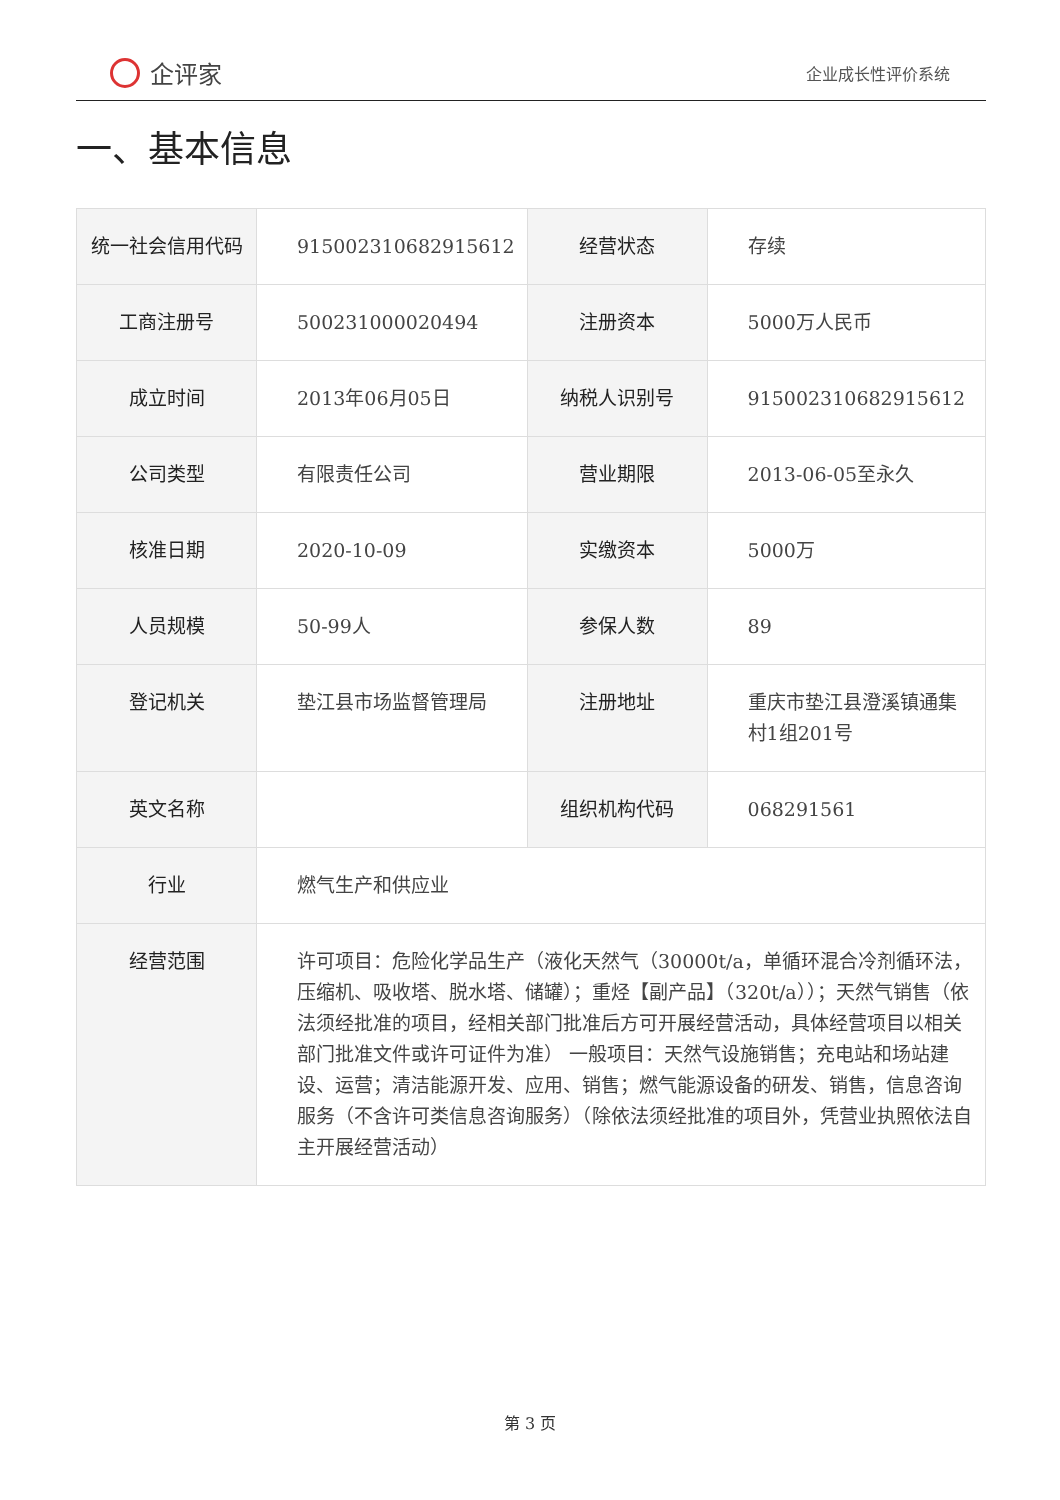企评家
企业成长性评价系统
一、基本信息
| 统一社会信用代码 | 915002310682915612 | 经营状态 | 存续 |
| 工商注册号 | 500231000020494 | 注册资本 | 5000万人民币 |
| 成立时间 | 2013年06月05日 | 纳税人识别号 | 915002310682915612 |
| 公司类型 | 有限责任公司 | 营业期限 | 2013-06-05至永久 |
| 核准日期 | 2020-10-09 | 实缴资本 | 5000万 |
| 人员规模 | 50-99人 | 参保人数 | 89 |
| 登记机关 | 垫江县市场监督管理局 | 注册地址 | 重庆市垫江县澄溪镇通集村1组201号 |
| 英文名称 | | 组织机构代码 | 068291561 |
| 行业 | 燃气生产和供应业 | | |
| 经营范围 | 许可项目：危险化学品生产（液化天然气（30000t/a，单循环混合冷剂循环法，压缩机、吸收塔、脱水塔、储罐）；重烃【副产品】（320t/a））；天然气销售（依法须经批准的项目，经相关部门批准后方可开展经营活动，具体经营项目以相关部门批准文件或许可证件为准） 一般项目：天然气设施销售；充电站和场站建设、运营；清洁能源开发、应用、销售；燃气能源设备的研发、销售，信息咨询服务（不含许可类信息咨询服务）（除依法须经批准的项目外，凭营业执照依法自主开展经营活动） | | |
第 3 页